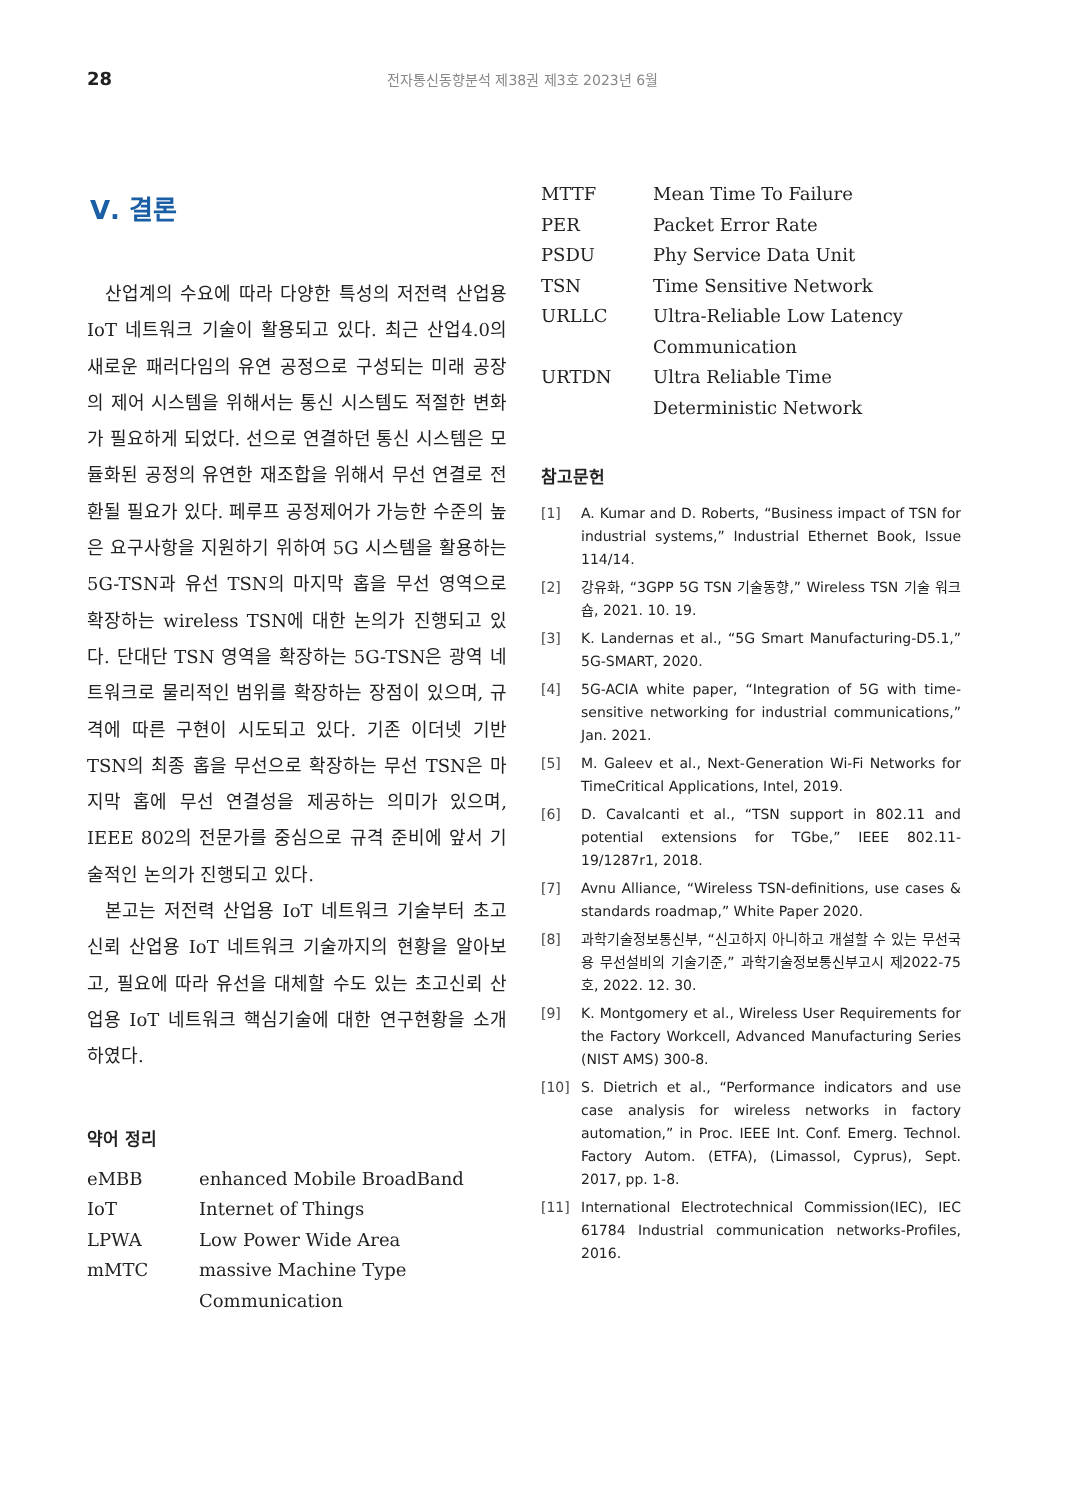28
전자통신동향분석 제38권 제3호 2023년 6월
Ⅴ. 결론
산업계의 수요에 따라 다양한 특성의 저전력 산업용 IoT 네트워크 기술이 활용되고 있다. 최근 산업4.0의 새로운 패러다임의 유연 공정으로 구성되는 미래 공장의 제어 시스템을 위해서는 통신 시스템도 적절한 변화가 필요하게 되었다. 선으로 연결하던 통신 시스템은 모듈화된 공정의 유연한 재조합을 위해서 무선 연결로 전환될 필요가 있다. 페루프 공정제어가 가능한 수준의 높은 요구사항을 지원하기 위하여 5G 시스템을 활용하는 5G-TSN과 유선 TSN의 마지막 홉을 무선 영역으로 확장하는 wireless TSN에 대한 논의가 진행되고 있다. 단대단 TSN 영역을 확장하는 5G-TSN은 광역 네트워크로 물리적인 범위를 확장하는 장점이 있으며, 규격에 따른 구현이 시도되고 있다. 기존 이더넷 기반 TSN의 최종 홉을 무선으로 확장하는 무선 TSN은 마지막 홉에 무선 연결성을 제공하는 의미가 있으며, IEEE 802의 전문가를 중심으로 규격 준비에 앞서 기술적인 논의가 진행되고 있다.
본고는 저전력 산업용 IoT 네트워크 기술부터 초고신뢰 산업용 IoT 네트워크 기술까지의 현황을 알아보고, 필요에 따라 유선을 대체할 수도 있는 초고신뢰 산업용 IoT 네트워크 핵심기술에 대한 연구현황을 소개하였다.
약어 정리
| eMBB | enhanced Mobile BroadBand |
| IoT | Internet of Things |
| LPWA | Low Power Wide Area |
| mMTC | massive Machine Type Communication |
| MTTF | Mean Time To Failure |
| PER | Packet Error Rate |
| PSDU | Phy Service Data Unit |
| TSN | Time Sensitive Network |
| URLLC | Ultra-Reliable Low Latency Communication |
| URTDN | Ultra Reliable Time Deterministic Network |
참고문헌
[1] A. Kumar and D. Roberts, “Business impact of TSN for industrial systems,” Industrial Ethernet Book, Issue 114/14.
[2] 강유화, “3GPP 5G TSN 기술동향,” Wireless TSN 기술 워크숍, 2021. 10. 19.
[3] K. Landernas et al., “5G Smart Manufacturing-D5.1,” 5G-SMART, 2020.
[4] 5G-ACIA white paper, “Integration of 5G with time-sensitive networking for industrial communications,” Jan. 2021.
[5] M. Galeev et al., Next-Generation Wi-Fi Networks for TimeCritical Applications, Intel, 2019.
[6] D. Cavalcanti et al., “TSN support in 802.11 and potential extensions for TGbe,” IEEE 802.11-19/1287r1, 2018.
[7] Avnu Alliance, “Wireless TSN-definitions, use cases & standards roadmap,” White Paper 2020.
[8] 과학기술정보통신부, “신고하지 아니하고 개설할 수 있는 무선국용 무선설비의 기술기준,” 과학기술정보통신부고시 제2022-75호, 2022. 12. 30.
[9] K. Montgomery et al., Wireless User Requirements for the Factory Workcell, Advanced Manufacturing Series (NIST AMS) 300-8.
[10] S. Dietrich et al., “Performance indicators and use case analysis for wireless networks in factory automation,” in Proc. IEEE Int. Conf. Emerg. Technol. Factory Autom. (ETFA), (Limassol, Cyprus), Sept. 2017, pp. 1-8.
[11] International Electrotechnical Commission(IEC), IEC 61784 Industrial communication networks-Profiles, 2016.